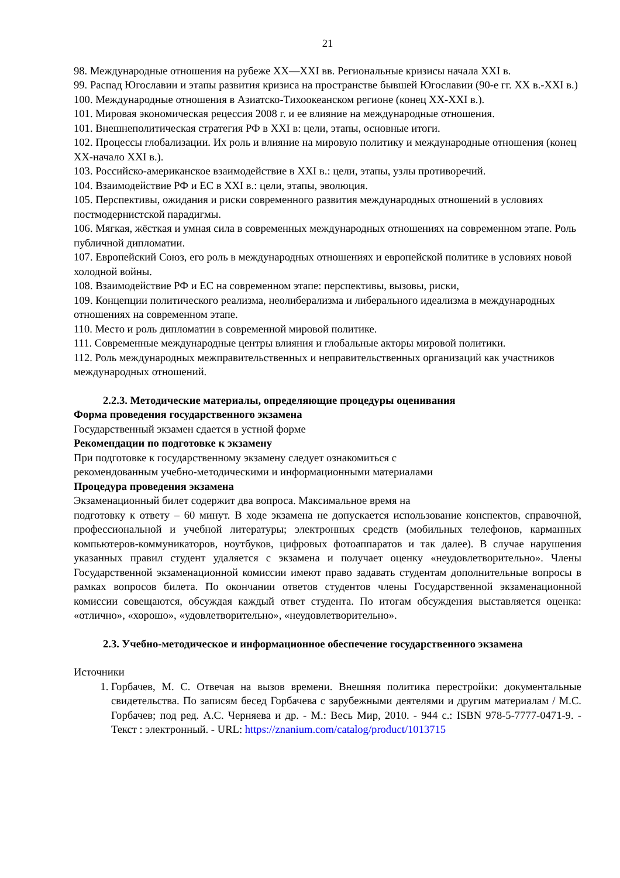21
98. Международные отношения на рубеже XX—XXI вв. Региональные кризисы начала XXI в.
99. Распад Югославии и этапы развития кризиса на пространстве бывшей Югославии (90-е гг. XX в.-XXI в.)
100. Международные отношения в Азиатско-Тихоокеанском регионе (конец XX-XXI в.).
101. Мировая экономическая рецессия 2008 г. и ее влияние на международные отношения.
101. Внешнеполитическая стратегия РФ в XXI в: цели, этапы, основные итоги.
102. Процессы глобализации. Их роль и влияние на мировую политику и международные отношения (конец XX-начало XXI в.).
103. Российско-американское взаимодействие в XXI в.: цели, этапы, узлы противоречий.
104. Взаимодействие РФ и ЕС в XXI в.: цели, этапы, эволюция.
105. Перспективы, ожидания и риски современного развития международных отношений в условиях постмодернистской парадигмы.
106. Мягкая, жёсткая и умная сила в современных международных отношениях на современном этапе. Роль публичной дипломатии.
107. Европейский Союз, его роль в международных отношениях и европейской политике в условиях новой холодной войны.
108. Взаимодействие РФ и ЕС на современном этапе: перспективы, вызовы, риски,
109. Концепции политического реализма, неолиберализма и либерального идеализма в международных отношениях на современном этапе.
110. Место и роль дипломатии в современной мировой политике.
111. Современные международные центры влияния и глобальные акторы мировой политики.
112. Роль международных межправительственных и неправительственных организаций как участников международных отношений.
2.2.3. Методические материалы, определяющие процедуры оценивания
Форма проведения государственного экзамена
Государственный экзамен сдается в устной форме
Рекомендации по подготовке к экзамену
При подготовке к государственному экзамену следует ознакомиться с
рекомендованным учебно-методическими и информационными материалами
Процедура проведения экзамена
Экзаменационный билет содержит два вопроса. Максимальное время на
подготовку к ответу – 60 минут. В ходе экзамена не допускается использование конспектов, справочной, профессиональной и учебной литературы; электронных средств (мобильных телефонов, карманных компьютеров-коммуникаторов, ноутбуков, цифровых фотоаппаратов и так далее). В случае нарушения указанных правил студент удаляется с экзамена и получает оценку «неудовлетворительно». Члены Государственной экзаменационной комиссии имеют право задавать студентам дополнительные вопросы в рамках вопросов билета. По окончании ответов студентов члены Государственной экзаменационной комиссии совещаются, обсуждая каждый ответ студента. По итогам обсуждения выставляется оценка: «отлично», «хорошо», «удовлетворительно», «неудовлетворительно».
2.3. Учебно-методическое и информационное обеспечение государственного экзамена
Источники
1. Горбачев, М. С. Отвечая на вызов времени. Внешняя политика перестройки: документальные свидетельства. По записям бесед Горбачева с зарубежными деятелями и другим материалам / М.С. Горбачев; под ред. А.С. Черняева и др. - М.: Весь Мир, 2010. - 944 с.: ISBN 978-5-7777-0471-9. - Текст : электронный. - URL: https://znanium.com/catalog/product/1013715